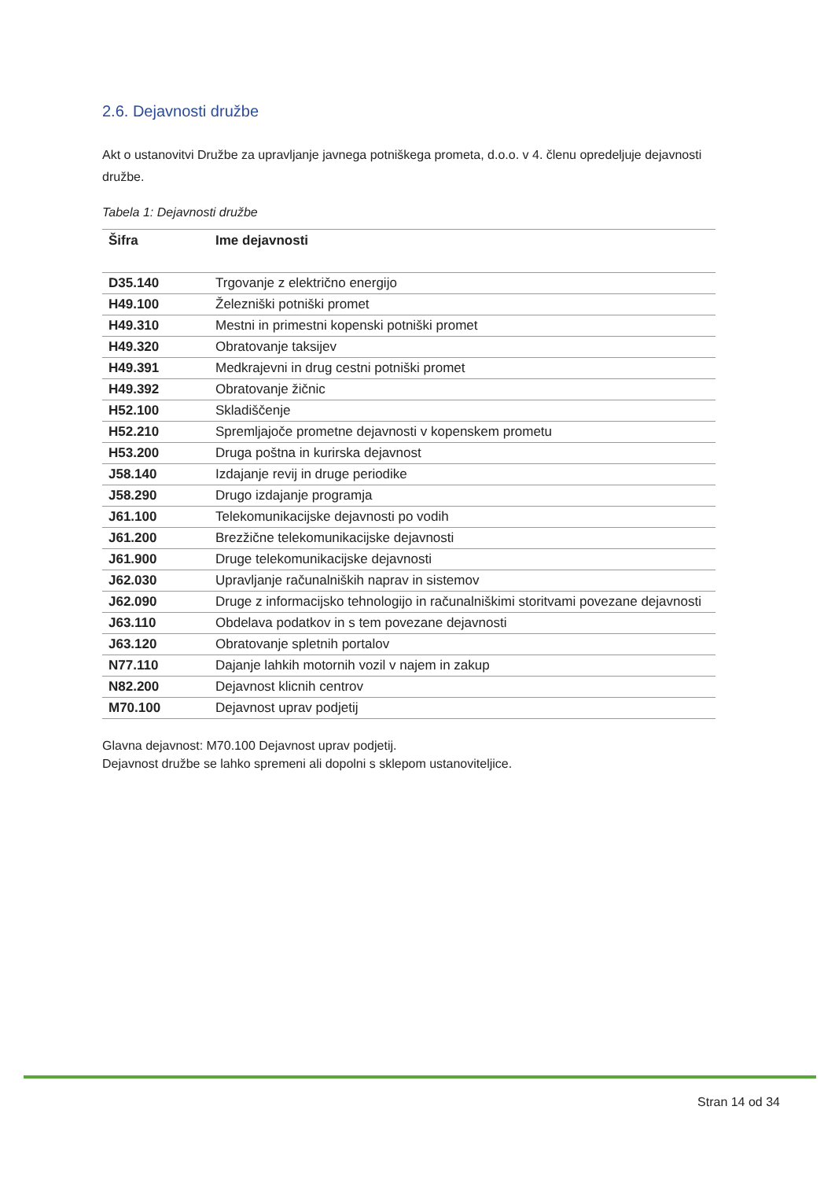2.6. Dejavnosti družbe
Akt o ustanovitvi Družbe za upravljanje javnega potniškega prometa, d.o.o. v 4. členu opredeljuje dejavnosti družbe.
Tabela 1: Dejavnosti družbe
| Šifra | Ime dejavnosti |
| --- | --- |
| D35.140 | Trgovanje z električno energijo |
| H49.100 | Železniški potniški promet |
| H49.310 | Mestni in primestni kopenski potniški promet |
| H49.320 | Obratovanje taksijev |
| H49.391 | Medkrajevni in drug cestni potniški promet |
| H49.392 | Obratovanje žičnic |
| H52.100 | Skladiščenje |
| H52.210 | Spremljajoče prometne dejavnosti v kopenskem prometu |
| H53.200 | Druga poštna in kurirska dejavnost |
| J58.140 | Izdajanje revij in druge periodike |
| J58.290 | Drugo izdajanje programja |
| J61.100 | Telekomunikacijske dejavnosti po vodih |
| J61.200 | Brezžične telekomunikacijske dejavnosti |
| J61.900 | Druge telekomunikacijske dejavnosti |
| J62.030 | Upravljanje računalniških naprav in sistemov |
| J62.090 | Druge z informacijsko tehnologijo in računalniškimi storitvami povezane dejavnosti |
| J63.110 | Obdelava podatkov in s tem povezane dejavnosti |
| J63.120 | Obratovanje spletnih portalov |
| N77.110 | Dajanje lahkih motornih vozil v najem in zakup |
| N82.200 | Dejavnost klicnih centrov |
| M70.100 | Dejavnost uprav podjetij |
Glavna dejavnost: M70.100 Dejavnost uprav podjetij.
Dejavnost družbe se lahko spremeni ali dopolni s sklepom ustanoviteljice.
Stran 14 od 34